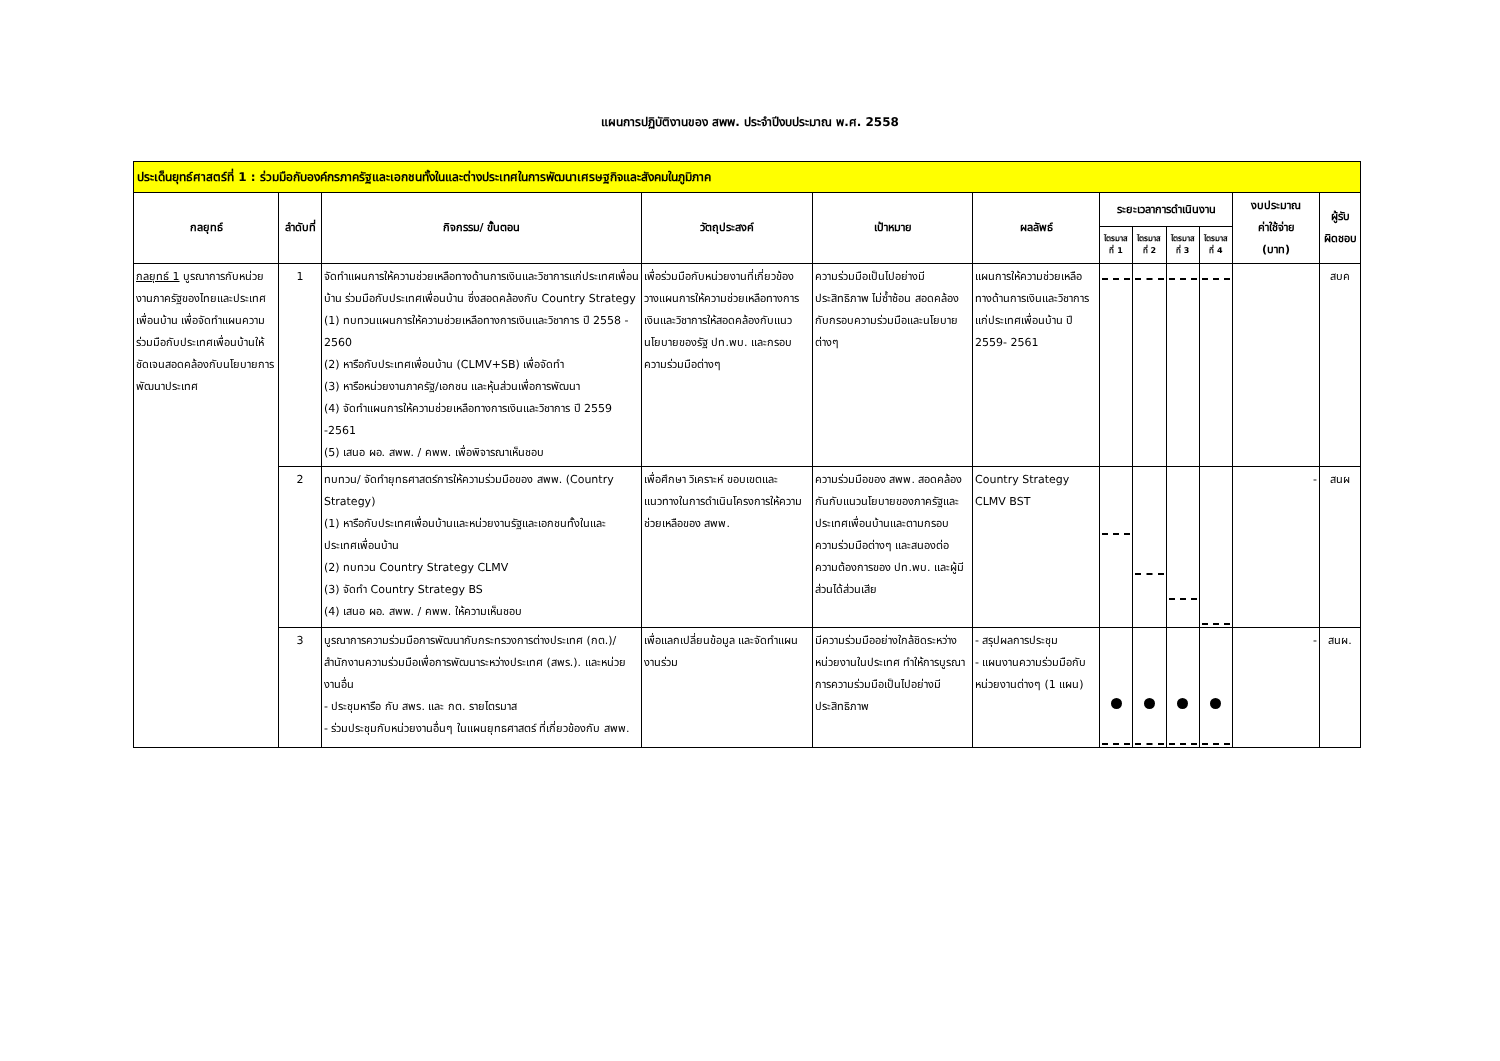แผนการปฏิบัติงานของ สพพ. ประจำปีงบประมาณ พ.ศ. 2558
| ประเด็นยุทธ์ศาสตร์ที่ 1 : ร่วมมือกับองค์กรภาครัฐและเอกชนทั้งในและต่างประเทศในการพัฒนาเศรษฐกิจและสังคมในภูมิภาค | | | | | | | | | | | |
| กลยุทธ์ | ลำดับที่ | กิจกรรม/ ขั้นตอน | วัตถุประสงค์ | เป้าหมาย | ผลลัพธ์ | ระยะเวลาการดำเนินงาน | | | | งบประมาณ ค่าใช้จ่าย (บาท) | ผู้รับ ผิดชอบ |
| | | | | | | ไตรมาส ที่ 1 | ไตรมาส ที่ 2 | ไตรมาส ที่ 3 | ไตรมาส ที่ 4 | | |
| กลยุทธ์ 1 บูรณาการกับหน่วยงานภาครัฐของไทยและประเทศเพื่อนบ้าน เพื่อจัดทำแผนความร่วมมือกับประเทศเพื่อนบ้านให้ชัดเจนสอดคล้องกับนโยบายการพัฒนาประเทศ | 1 | จัดทำแผนการให้ความช่วยเหลือทางด้านการเงินและวิชาการแก่ประเทศเพื่อนบ้าน ร่วมมือกับประเทศเพื่อนบ้าน ซึ่งสอดคล้องกับ Country Strategy (1) ทบทวนแผนการให้ความช่วยเหลือทางการเงินและวิชาการ ปี 2558 - 2560 (2) หารือกับประเทศเพื่อนบ้าน (CLMV+SB) เพื่อจัดทำ (3) หารือหน่วยงานภาครัฐ/เอกชน และหุ้นส่วนเพื่อการพัฒนา (4) จัดทำแผนการให้ความช่วยเหลือทางการเงินและวิชาการ ปี 2559 -2561 (5) เสนอ ผอ. สพพ. / คพพ. เพื่อพิจารณาเห็นชอบ | เพื่อร่วมมือกับหน่วยงานที่เกี่ยวข้องวางแผนการให้ความช่วยเหลือทางการเงินและวิชาการให้สอดคล้องกับแนวนโยบายของรัฐ ปท.พบ. และกรอบความร่วมมือต่างๆ | ความร่วมมือเป็นไปอย่างมีประสิทธิภาพ ไม่ซ้ำซ้อน สอดคล้องกับกรอบความร่วมมือและนโยบายต่างๆ | แผนการให้ความช่วยเหลือทางด้านการเงินและวิชาการแก่ประเทศเพื่อนบ้าน ปี 2559- 2561 | | | | | | สบค |
| | 2 | ทบทวน/ จัดทำยุทธศาสตร์การให้ความร่วมมือของ สพพ. (Country Strategy) (1) หารือกับประเทศเพื่อนบ้านและหน่วยงานรัฐและเอกชนทั้งในและประเทศเพื่อนบ้าน (2) ทบทวน Country Strategy CLMV (3) จัดทำ Country Strategy BS (4) เสนอ ผอ. สพพ. / คพพ. ให้ความเห็นชอบ | เพื่อศึกษา วิเคราะห์ ขอบเขตและแนวทางในการดำเนินโครงการให้ความช่วยเหลือของ สพพ. | ความร่วมมือของ สพพ. สอดคล้องกันกับแนวนโยบายของภาครัฐและประเทศเพื่อนบ้านและตามกรอบความร่วมมือต่างๆ และสนองต่อความต้องการของ ปท.พบ. และผู้มีส่วนได้ส่วนเสีย | Country Strategy CLMV BST | | | | | - | สนผ |
| | 3 | บูรณาการความร่วมมือการพัฒนากับกระทรวงการต่างประเทศ (กต.)/ สำนักงานความร่วมมือเพื่อการพัฒนาระหว่างประเทศ (สพร.). และหน่วยงานอื่น - ประชุมหารือ กับ สพร. และ กต. รายไตรมาส - ร่วมประชุมกับหน่วยงานอื่นๆ ในแผนยุทธศาสตร์ ที่เกี่ยวข้องกับ สพพ. | เพื่อแลกเปลี่ยนข้อมูล และจัดทำแผนงานร่วม | มีความร่วมมืออย่างใกล้ชิดระหว่างหน่วยงานในประเทศ ทำให้การบูรณาการความร่วมมือเป็นไปอย่างมีประสิทธิภาพ | - สรุปผลการประชุม - แผนงานความร่วมมือกับหน่วยงานต่างๆ (1 แผน) | | | | | - | สนผ. |